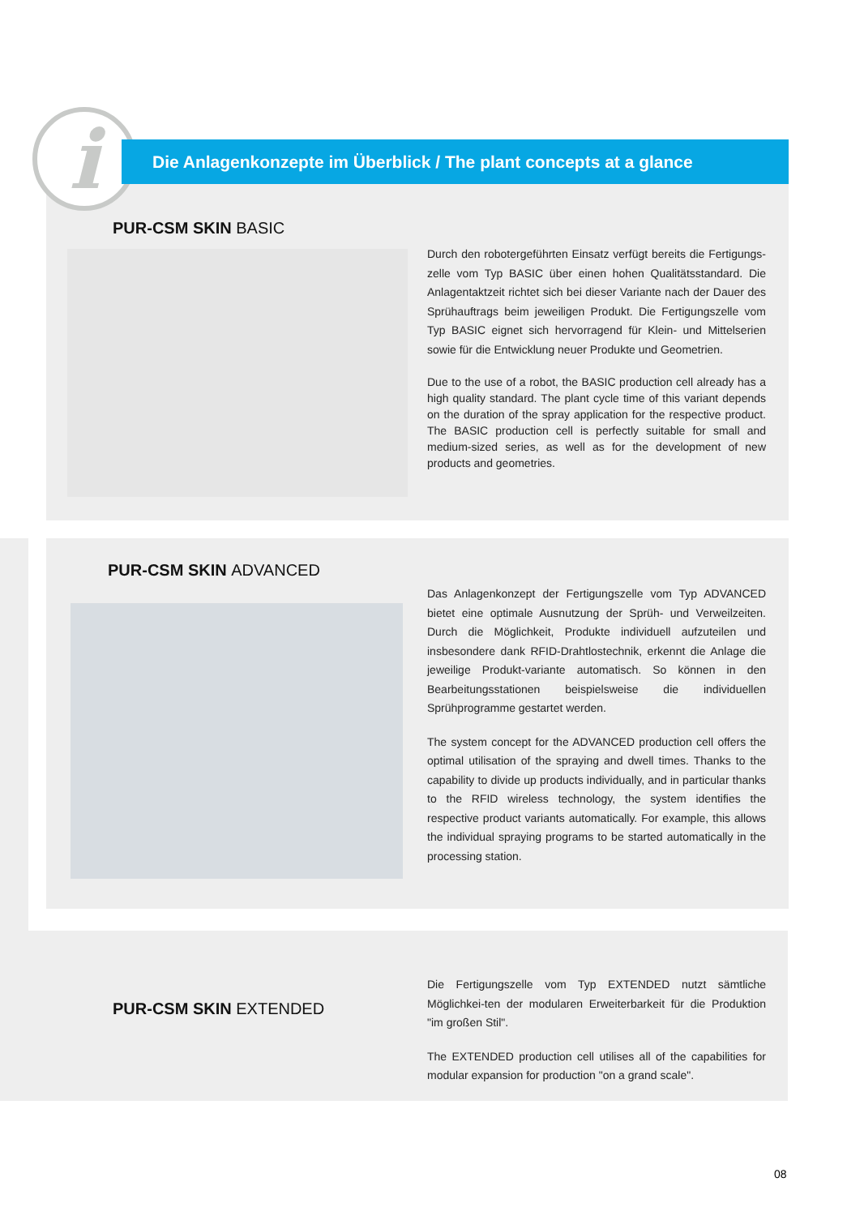i Die Anlagenkonzepte im Überblick / The plant concepts at a glance
PUR-CSM SKIN BASIC
Durch den robotergeführten Einsatz verfügt bereits die Fertigungs-zelle vom Typ BASIC über einen hohen Qualitätsstandard. Die Anlagentaktzeit richtet sich bei dieser Variante nach der Dauer des Sprühauftrags beim jeweiligen Produkt. Die Fertigungszelle vom Typ BASIC eignet sich hervorragend für Klein- und Mittelserien sowie für die Entwicklung neuer Produkte und Geometrien.
Due to the use of a robot, the BASIC production cell already has a high quality standard. The plant cycle time of this variant depends on the duration of the spray application for the respective product. The BASIC production cell is perfectly suitable for small and medium-sized series, as well as for the development of new products and geometries.
PUR-CSM SKIN ADVANCED
Das Anlagenkonzept der Fertigungszelle vom Typ ADVANCED bietet eine optimale Ausnutzung der Sprüh- und Verweilzeiten. Durch die Möglichkeit, Produkte individuell aufzuteilen und insbesondere dank RFID-Drahtlostechnik, erkennt die Anlage die jeweilige Produkt-variante automatisch. So können in den Bearbeitungsstationen beispielsweise die individuellen Sprühprogramme gestartet werden.
The system concept for the ADVANCED production cell offers the optimal utilisation of the spraying and dwell times. Thanks to the capability to divide up products individually, and in particular thanks to the RFID wireless technology, the system identifies the respective product variants automatically. For example, this allows the individual spraying programs to be started automatically in the processing station.
PUR-CSM SKIN EXTENDED
Die Fertigungszelle vom Typ EXTENDED nutzt sämtliche Möglichkei-ten der modularen Erweiterbarkeit für die Produktion "im großen Stil".
The EXTENDED production cell utilises all of the capabilities for modular expansion for production "on a grand scale".
08